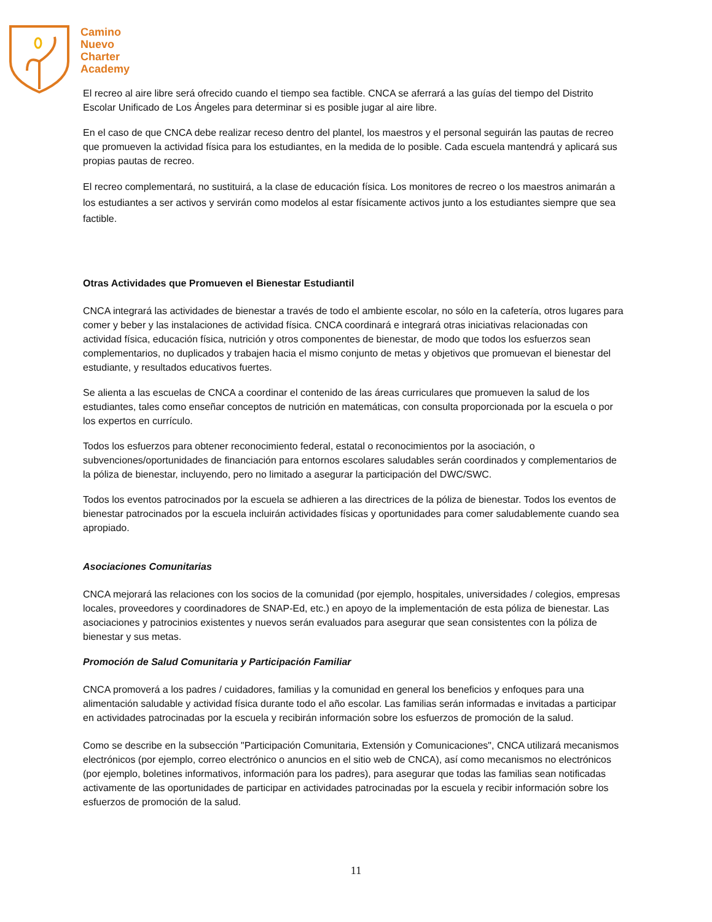Camino
Nuevo
Charter
Academy
El recreo al aire libre será ofrecido cuando el tiempo sea factible. CNCA se aferrará a las guías del tiempo del Distrito Escolar Unificado de Los Ángeles para determinar si es posible jugar al aire libre.
En el caso de que CNCA debe realizar receso dentro del plantel, los maestros y el personal seguirán las pautas de recreo que promueven la actividad física para los estudiantes, en la medida de lo posible. Cada escuela mantendrá y aplicará sus propias pautas de recreo.
El recreo complementará, no sustituirá, a la clase de educación física. Los monitores de recreo o los maestros animarán a los estudiantes a ser activos y servirán como modelos al estar físicamente activos junto a los estudiantes siempre que sea factible.
Otras Actividades que Promueven el Bienestar Estudiantil
CNCA integrará las actividades de bienestar a través de todo el ambiente escolar, no sólo en la cafetería, otros lugares para comer y beber y las instalaciones de actividad física. CNCA coordinará e integrará otras iniciativas relacionadas con actividad física, educación física, nutrición y otros componentes de bienestar, de modo que todos los esfuerzos sean complementarios, no duplicados y trabajen hacia el mismo conjunto de metas y objetivos que promuevan el bienestar del estudiante, y resultados educativos fuertes.
Se alienta a las escuelas de CNCA a coordinar el contenido de las áreas curriculares que promueven la salud de los estudiantes, tales como enseñar conceptos de nutrición en matemáticas, con consulta proporcionada por la escuela o por los expertos en currículo.
Todos los esfuerzos para obtener reconocimiento federal, estatal o reconocimientos por la asociación, o subvenciones/oportunidades de financiación para entornos escolares saludables serán coordinados y complementarios de la póliza de bienestar, incluyendo, pero no limitado a asegurar la participación del DWC/SWC.
Todos los eventos patrocinados por la escuela se adhieren a las directrices de la póliza de bienestar. Todos los eventos de bienestar patrocinados por la escuela incluirán actividades físicas y oportunidades para comer saludablemente cuando sea apropiado.
Asociaciones Comunitarias
CNCA mejorará las relaciones con los socios de la comunidad (por ejemplo, hospitales, universidades / colegios, empresas locales, proveedores y coordinadores de SNAP-Ed, etc.) en apoyo de la implementación de esta póliza de bienestar. Las asociaciones y patrocinios existentes y nuevos serán evaluados para asegurar que sean consistentes con la póliza de bienestar y sus metas.
Promoción de Salud Comunitaria y Participación Familiar
CNCA promoverá a los padres / cuidadores, familias y la comunidad en general los beneficios y enfoques para una alimentación saludable y actividad física durante todo el año escolar. Las familias serán informadas e invitadas a participar en actividades patrocinadas por la escuela y recibirán información sobre los esfuerzos de promoción de la salud.
Como se describe en la subsección "Participación Comunitaria, Extensión y Comunicaciones", CNCA utilizará mecanismos electrónicos (por ejemplo, correo electrónico o anuncios en el sitio web de CNCA), así como mecanismos no electrónicos (por ejemplo, boletines informativos, información para los padres), para asegurar que todas las familias sean notificadas activamente de las oportunidades de participar en actividades patrocinadas por la escuela y recibir información sobre los esfuerzos de promoción de la salud.
11